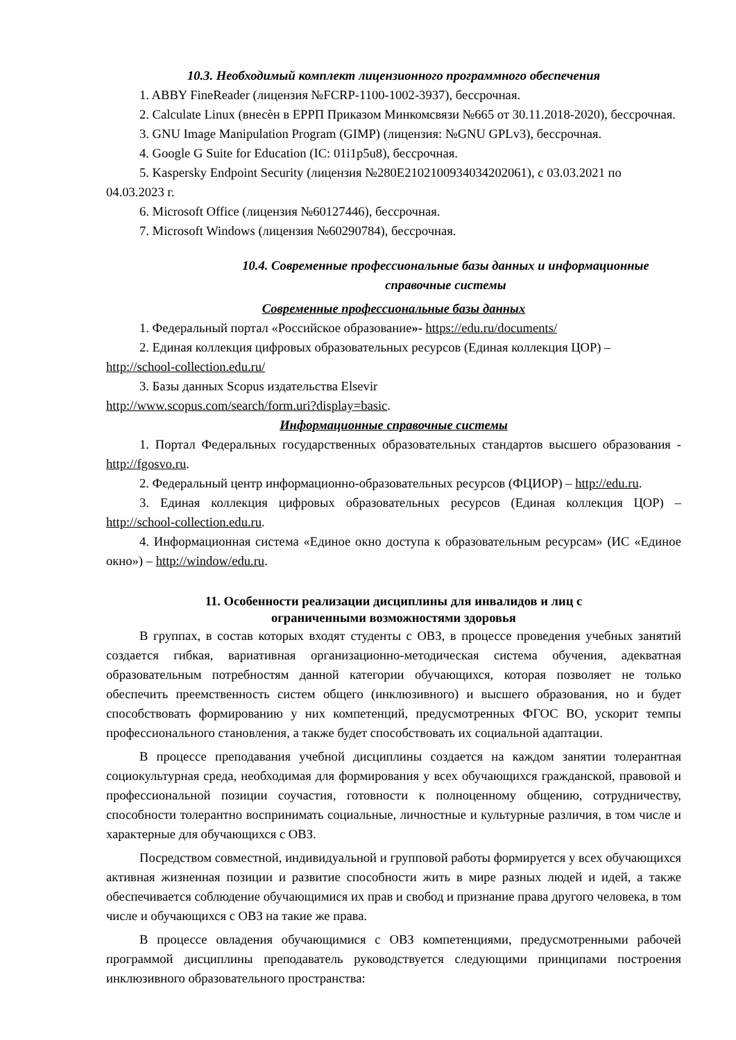10.3. Необходимый комплект лицензионного программного обеспечения
1. ABBY FineReader (лицензия №FCRP-1100-1002-3937), бессрочная.
2. Calculate Linux (внесѐн в ЕРРП Приказом Минкомсвязи №665 от 30.11.2018-2020), бессрочная.
3. GNU Image Manipulation Program (GIMP) (лицензия: №GNU GPLv3), бессрочная.
4. Google G Suite for Education (IC: 01i1p5u8), бессрочная.
5. Kaspersky Endpoint Security (лицензия №280E2102100934034202061), с 03.03.2021 по 04.03.2023 г.
6. Microsoft Office (лицензия №60127446), бессрочная.
7. Microsoft Windows (лицензия №60290784), бессрочная.
10.4. Современные профессиональные базы данных и информационные справочные системы
Современные профессиональные базы данных
1. Федеральный портал «Российское образование»- https://edu.ru/documents/
2. Единая коллекция цифровых образовательных ресурсов (Единая коллекция ЦОР) – http://school-collection.edu.ru/
3. Базы данных Scopus издательства Elsevir
http://www.scopus.com/search/form.uri?display=basic.
Информационные справочные системы
1. Портал Федеральных государственных образовательных стандартов высшего образования - http://fgosvo.ru.
2. Федеральный центр информационно-образовательных ресурсов (ФЦИОР) – http://edu.ru.
3. Единая коллекция цифровых образовательных ресурсов (Единая коллекция ЦОР) – http://school-collection.edu.ru.
4. Информационная система «Единое окно доступа к образовательным ресурсам» (ИС «Единое окно») – http://window/edu.ru.
11. Особенности реализации дисциплины для инвалидов и лиц с
ограниченными возможностями здоровья
В группах, в состав которых входят студенты с ОВЗ, в процессе проведения учебных занятий создается гибкая, вариативная организационно-методическая система обучения, адекватная образовательным потребностям данной категории обучающихся, которая позволяет не только обеспечить преемственность систем общего (инклюзивного) и высшего образования, но и будет способствовать формированию у них компетенций, предусмотренных ФГОС ВО, ускорит темпы профессионального становления, а также будет способствовать их социальной адаптации.
В процессе преподавания учебной дисциплины создается на каждом занятии толерантная социокультурная среда, необходимая для формирования у всех обучающихся гражданской, правовой и профессиональной позиции соучастия, готовности к полноценному общению, сотрудничеству, способности толерантно воспринимать социальные, личностные и культурные различия, в том числе и характерные для обучающихся с ОВЗ.
Посредством совместной, индивидуальной и групповой работы формируется у всех обучающихся активная жизненная позиции и развитие способности жить в мире разных людей и идей, а также обеспечивается соблюдение обучающимися их прав и свобод и признание права другого человека, в том числе и обучающихся с ОВЗ на такие же права.
В процессе овладения обучающимися с ОВЗ компетенциями, предусмотренными рабочей программой дисциплины преподаватель руководствуется следующими принципами построения инклюзивного образовательного пространства: